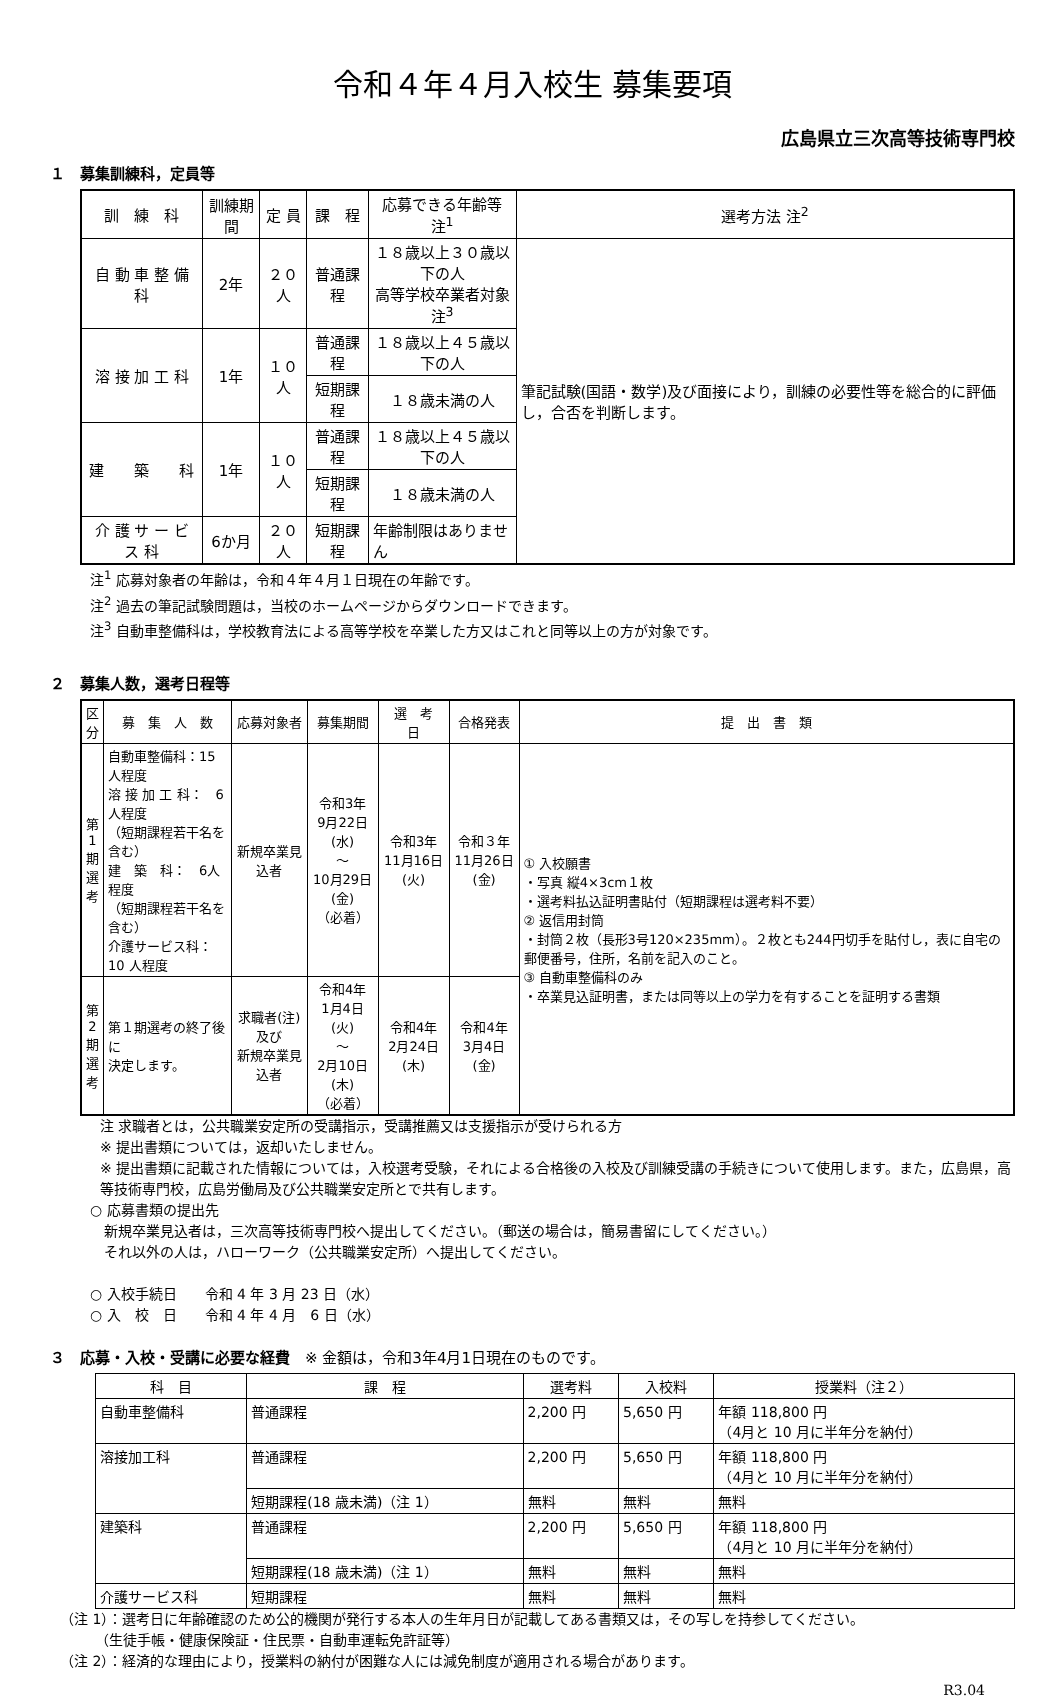令和４年４月入校生 募集要項
広島県立三次高等技術専門校
１　募集訓練科，定員等
| 訓 練 科 | 訓練期間 | 定 員 | 課 程 | 応募できる年齢等 注<sup>1</sup> | 選考方法 注<sup>2</sup> |
| --- | --- | --- | --- | --- | --- |
| 自 動 車 整 備 科 | 2年 | ２０人 | 普通課程 | １８歳以上３０歳以下の人 高等学校卒業者対象 注<sup>3</sup> | 筆記試験(国語・数学)及び面接により，訓練の必要性等を総合的に評価し，合否を判断します。 |
| 溶 接 加 工 科 | 1年 | １０人 | 普通課程 | １８歳以上４５歳以下の人 | |
| | | | 短期課程 | １８歳未満の人 | |
| 建 築 科 | 1年 | １０人 | 普通課程 | １８歳以上４５歳以下の人 | |
| | | | 短期課程 | １８歳未満の人 | |
| 介 護 サ ー ビ ス 科 | 6か月 | ２０人 | 短期課程 | 年齢制限はありません | |
注<sup>1</sup> 応募対象者の年齢は，令和４年４月１日現在の年齢です。
注<sup>2</sup> 過去の筆記試験問題は，当校のホームページからダウンロードできます。
注<sup>3</sup> 自動車整備科は，学校教育法による高等学校を卒業した方又はこれと同等以上の方が対象です。
２　募集人数，選考日程等
| 区 分 | 募 集 人 数 | 応募対象者 | 募集期間 | 選 考 日 | 合格発表 | 提 出 書 類 |
| --- | --- | --- | --- | --- | --- | --- |
| 第 1 期 選 考 | 自動車整備科：15 人程度 溶 接 加 工 科： 6人程度 （短期課程若干名を含む） 建 築 科： 6人程度 （短期課程若干名を含む） 介護サービス科：10 人程度 | 新規卒業見込者 | 令和3年 9月22日(水) ～ 10月29日(金) （必着） | 令和3年 11月16日(火) | 令和３年 11月26日(金) | ① 入校願書 ・写真 縦4×3cm１枚 ・選考料払込証明書貼付（短期課程は選考料不要） ② 返信用封筒 ・封筒２枚（長形3号120×235mm）。２枚とも244円切手を貼付し，表に自宅の郵便番号，住所，名前を記入のこと。 ③ 自動車整備科のみ ・卒業見込証明書，または同等以上の学力を有することを証明する書類 |
| 第 2 期 選 考 | 第１期選考の終了後に 決定します。 | 求職者(注)及び 新規卒業見込者 | 令和4年 1月4日(火) ～ 2月10日(木) （必着） | 令和4年 2月24日(木) | 令和4年 3月4日(金) | |
注 求職者とは，公共職業安定所の受講指示，受講推薦又は支援指示が受けられる方
※ 提出書類については，返却いたしません。
※ 提出書類に記載された情報については，入校選考受験，それによる合格後の入校及び訓練受講の手続きについて使用します。また，広島県，高等技術専門校，広島労働局及び公共職業安定所とで共有します。
○ 応募書類の提出先
　新規卒業見込者は，三次高等技術専門校へ提出してください。（郵送の場合は，簡易書留にしてください。）
　それ以外の人は，ハローワーク（公共職業安定所）へ提出してください。
○ 入校手続日　　令和 4 年 3 月 23 日（水）
○ 入　校　日　　令和 4 年 4 月　6 日（水）
３　応募・入校・受講に必要な経費　※ 金額は，令和3年4月1日現在のものです。
| 科 目 | 課 程 | 選考料 | 入校料 | 授業料（注２） |
| --- | --- | --- | --- | --- |
| 自動車整備科 | 普通課程 | 2,200 円 | 5,650 円 | 年額 118,800 円 （4月と 10 月に半年分を納付） |
| 溶接加工科 | 普通課程 | 2,200 円 | 5,650 円 | 年額 118,800 円 （4月と 10 月に半年分を納付） |
| | 短期課程(18 歳未満)（注 1） | 無料 | 無料 | 無料 |
| 建築科 | 普通課程 | 2,200 円 | 5,650 円 | 年額 118,800 円 （4月と 10 月に半年分を納付） |
| | 短期課程(18 歳未満)（注 1） | 無料 | 無料 | 無料 |
| 介護サービス科 | 短期課程 | 無料 | 無料 | 無料 |
（注 1）：選考日に年齢確認のため公的機関が発行する本人の生年月日が記載してある書類又は，その写しを持参してください。
　　　（生徒手帳・健康保険証・住民票・自動車運転免許証等）
（注 2）：経済的な理由により，授業料の納付が困難な人には減免制度が適用される場合があります。
R3.04